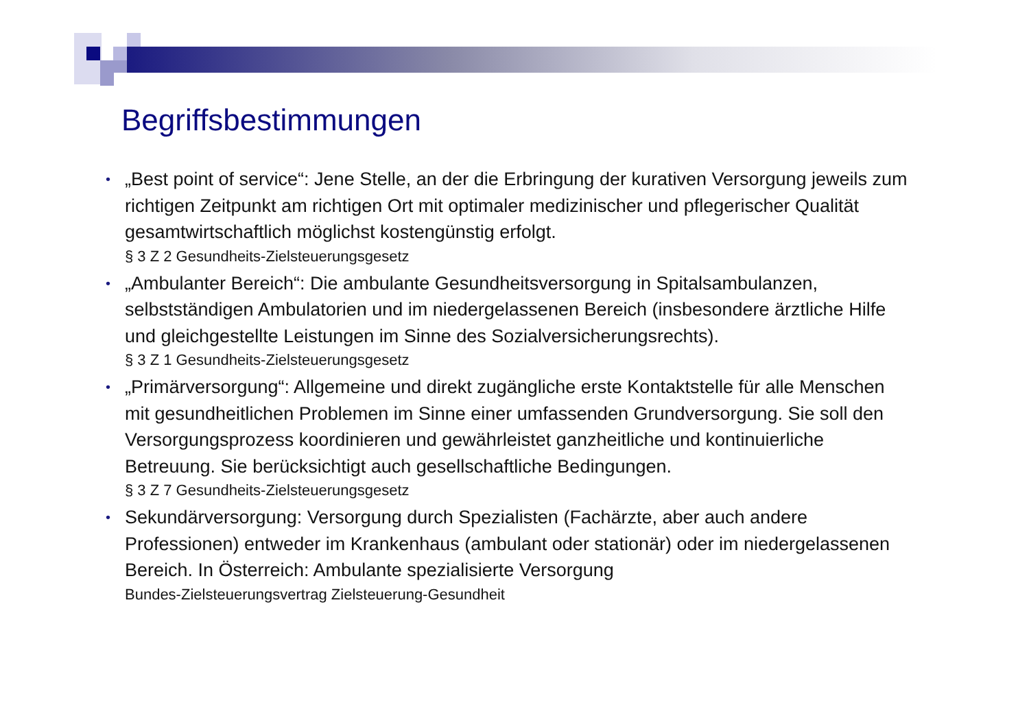Begriffsbestimmungen
• „Best point of service“: Jene Stelle, an der die Erbringung der kurativen Versorgung jeweils zum richtigen Zeitpunkt am richtigen Ort mit optimaler medizinischer und pflegerischer Qualität gesamtwirtschaftlich möglichst kostengünstig erfolgt.
§ 3 Z 2 Gesundheits-Zielsteuerungsgesetz
• „Ambulanter Bereich“: Die ambulante Gesundheitsversorgung in Spitalsambulanzen, selbstständigen Ambulatorien und im niedergelassenen Bereich (insbesondere ärztliche Hilfe und gleichgestellte Leistungen im Sinne des Sozialversicherungsrechts).
§ 3 Z 1 Gesundheits-Zielsteuerungsgesetz
• „Primärversorgung“: Allgemeine und direkt zugängliche erste Kontaktstelle für alle Menschen mit gesundheitlichen Problemen im Sinne einer umfassenden Grundversorgung. Sie soll den Versorgungsprozess koordinieren und gewährleistet ganzheitliche und kontinuierliche Betreuung. Sie berücksichtigt auch gesellschaftliche Bedingungen.
§ 3 Z 7 Gesundheits-Zielsteuerungsgesetz
• Sekundärversorgung: Versorgung durch Spezialisten (Fachärzte, aber auch andere Professionen) entweder im Krankenhaus (ambulant oder stationär) oder im niedergelassenen Bereich. In Österreich: Ambulante spezialisierte Versorgung
Bundes-Zielsteuerungsvertrag Zielsteuerung-Gesundheit